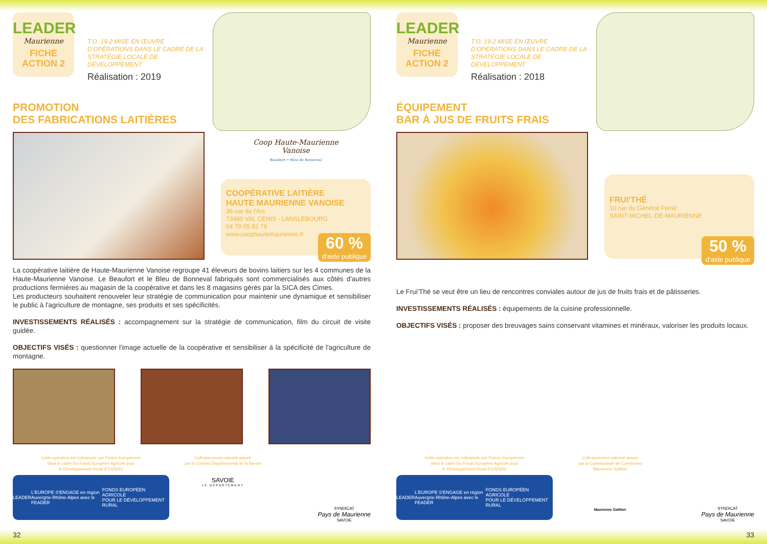LEADER
Maurienne
FICHE
ACTION 2
T.O. 19.2 MISE EN ŒUVRE D'OPÉRATIONS DANS LE CADRE DE LA STRATÉGIE LOCALE DE DÉVELOPPEMENT
Réalisation : 2019
PROMOTION
DES FABRICATIONS LAITIÈRES
Coop Haute-Maurienne
Vanoise
Beaufort • Bleu de Bonneval
COOPÉRATIVE LAITIÈRE
HAUTE MAURIENNE VANOISE
36 rue de l'Arc
73480 VAL CENIS - LANSLEBOURG
04 79 05 92 79
www.coophautemaurienne.fr
60 %
d'aide publique
La coopérative laitière de Haute-Maurienne Vanoise regroupe 41 éleveurs de bovins laitiers sur les 4 communes de la Haute-Maurienne Vanoise. Le Beaufort et le Bleu de Bonneval fabriqués sont commercialisés aux côtés d'autres productions fermières au magasin de la coopérative et dans les 8 magasins gérés par la SICA des Cimes.
Les producteurs souhaitent renouveler leur stratégie de communication pour maintenir une dynamique et sensibiliser le public à l'agriculture de montagne, ses produits et ses spécificités.
INVESTISSEMENTS RÉALISÉS : accompagnement sur la stratégie de communication, film du circuit de visite guidée.
OBJECTIFS VISÉS : questionner l'image actuelle de la coopérative et sensibiliser à la spécificité de l'agriculture de montagne.
Cette opération est cofinancée par l'Union Européenne
dans le cadre Du Fonds Européen Agricole pour
le Développement Rural (FEADER)
LEADER L'EUROPE S'ENGAGE en région
Auvergne-Rhône-Alpes avec le FEADER FONDS EUROPÉEN AGRICOLE
POUR LE DÉVELOPPEMENT RURAL
Cofinancement national assuré
par le Conseil Départemental de la Savoie
SAVOIE
LE DÉPARTEMENT
SYNDICAT
Pays de Maurienne
SAVOIE
32
LEADER
Maurienne
FICHE
ACTION 2
T.O. 19.2 MISE EN ŒUVRE D'OPÉRATIONS DANS LE CADRE DE LA STRATÉGIE LOCALE DE DÉVELOPPEMENT
Réalisation : 2018
ÉQUIPEMENT
BAR À JUS DE FRUITS FRAIS
FRUI'THÉ
10 rue du Général Ferrié
SAINT-MICHEL-DE-MAURIENNE
50 %
d'aide publique
Le Frui'Thé se veut être un lieu de rencontres conviales autour de jus de fruits frais et de pâtisseries.
INVESTISSEMENTS RÉALISÉS : équipements de la cuisine professionnelle.
OBJECTIFS VISÉS : proposer des breuvages sains conservant vitamines et minéraux, valoriser les produits locaux.
Cette opération est cofinancée par l'Union Européenne
dans le cadre Du Fonds Européen Agricole pour
le Développement Rural (FEADER)
LEADER L'EUROPE S'ENGAGE en région
Auvergne-Rhône-Alpes avec le FEADER FONDS EUROPÉEN AGRICOLE
POUR LE DÉVELOPPEMENT RURAL
Cofinancement national assuré
par la Communauté de Communes
Maurienne Galibier
Maurienne Galibier
SYNDICAT
Pays de Maurienne
SAVOIE
33